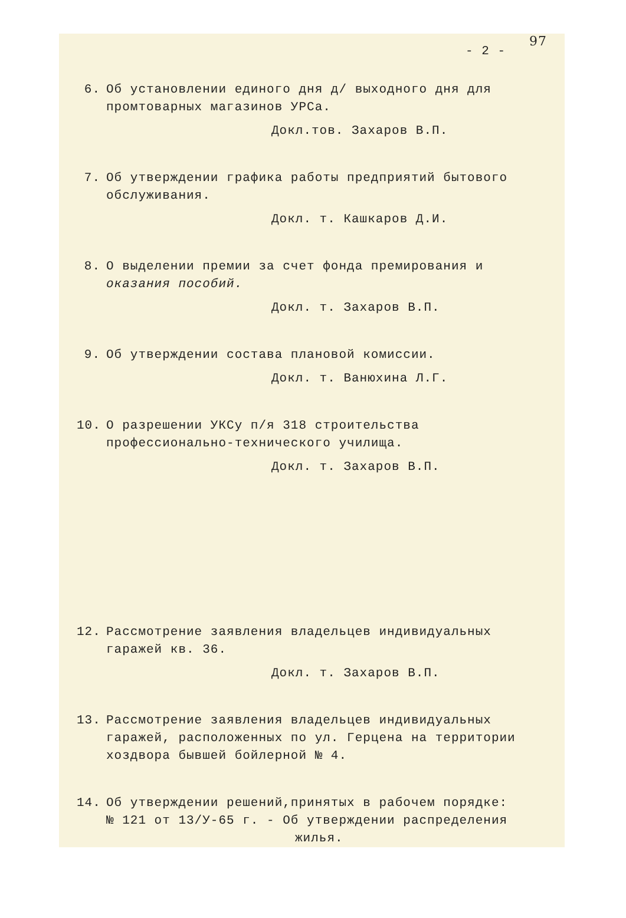97
- 2 -
6. Об установлении единого дня д/ выходного дня для промтоварных магазинов УРСа.
Докл.тов. Захаров В.П.
7. Об утверждении графика работы предприятий бытового обслуживания.
Докл. т. Кашкаров Д.И.
8. О выделении премии за счет фонда премирования и оказания пособий.
Докл. т. Захаров В.П.
9. Об утверждении состава плановой комиссии.
Докл. т. Ванюхина Л.Г.
10. О разрешении УКСу п/я 318 строительства профессионально-технического училища.
Докл. т. Захаров В.П.
12. Рассмотрение заявления владельцев индивидуальных гаражей кв. 36.
Докл. т. Захаров В.П.
13. Рассмотрение заявления владельцев индивидуальных гаражей, расположенных по ул. Герцена на территории хоздвора бывшей бойлерной № 4.
14. Об утверждении решений,принятых в рабочем порядке:
№ 121 от 13/У-65 г. - Об утверждении распределения
жилья.